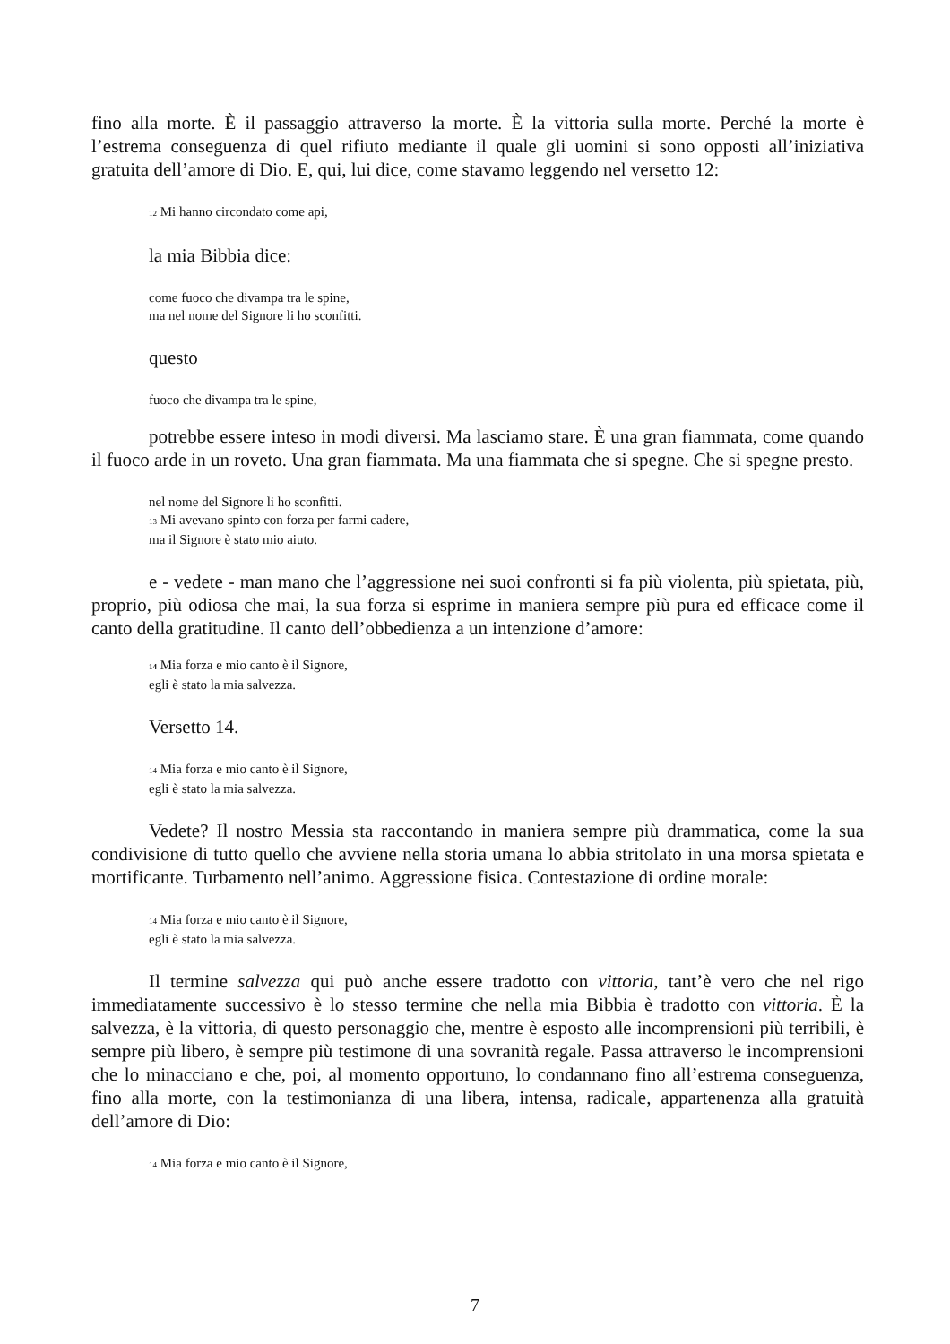fino alla morte. È il passaggio attraverso la morte. È la vittoria sulla morte. Perché la morte è l’estrema conseguenza di quel rifiuto mediante il quale gli uomini si sono opposti all’iniziativa gratuita dell’amore di Dio. E, qui, lui dice, come stavamo leggendo nel versetto 12:
12 Mi hanno circondato come api,
la mia Bibbia dice:
come fuoco che divampa tra le spine,
ma nel nome del Signore li ho sconfitti.
questo
fuoco che divampa tra le spine,
potrebbe essere inteso in modi diversi. Ma lasciamo stare. È una gran fiammata, come quando il fuoco arde in un roveto. Una gran fiammata. Ma una fiammata che si spegne. Che si spegne presto.
nel nome del Signore li ho sconfitti.
13 Mi avevano spinto con forza per farmi cadere,
ma il Signore è stato mio aiuto.
e - vedete - man mano che l’aggressione nei suoi confronti si fa più violenta, più spietata, più, proprio, più odiosa che mai, la sua forza si esprime in maniera sempre più pura ed efficace come il canto della gratitudine. Il canto dell’obbedienza a un intenzione d’amore:
14 Mia forza e mio canto è il Signore,
egli è stato la mia salvezza.
Versetto 14.
14 Mia forza e mio canto è il Signore,
egli è stato la mia salvezza.
Vedete? Il nostro Messia sta raccontando in maniera sempre più drammatica, come la sua condivisione di tutto quello che avviene nella storia umana lo abbia stritolato in una morsa spietata e mortificante. Turbamento nell’animo. Aggressione fisica. Contestazione di ordine morale:
14 Mia forza e mio canto è il Signore,
egli è stato la mia salvezza.
Il termine salvezza qui può anche essere tradotto con vittoria, tant’è vero che nel rigo immediatamente successivo è lo stesso termine che nella mia Bibbia è tradotto con vittoria. È la salvezza, è la vittoria, di questo personaggio che, mentre è esposto alle incomprensioni più terribili, è sempre più libero, è sempre più testimone di una sovranità regale. Passa attraverso le incomprensioni che lo minacciano e che, poi, al momento opportuno, lo condannano fino all’estrema conseguenza, fino alla morte, con la testimonianza di una libera, intensa, radicale, appartenenza alla gratuità dell’amore di Dio:
14 Mia forza e mio canto è il Signore,
7